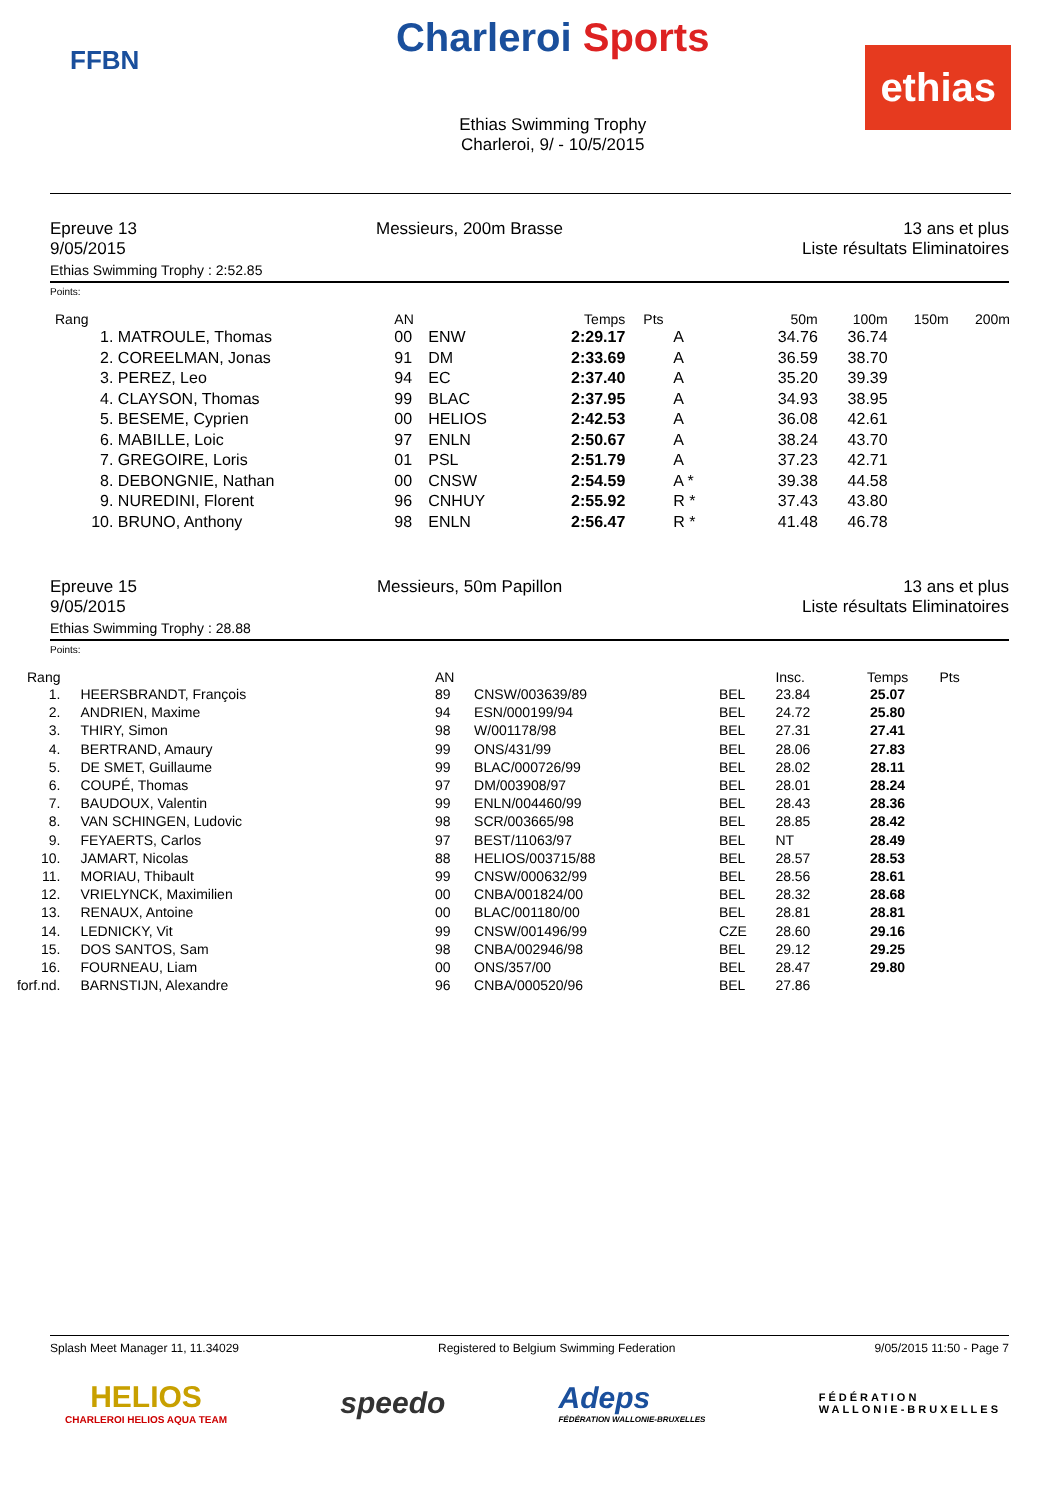FFBN
Charleroi Sports
Ethias Swimming Trophy
Charleroi, 9/ - 10/5/2015
ethias
Epreuve 13
9/05/2015
Messieurs, 200m Brasse 13 ans et plus
Liste résultats Eliminatoires
Ethias Swimming Trophy : 2:52.85
Points:
| Rang | | AN | | Temps | Pts | 50m | 100m | 150m | 200m |
| --- | --- | --- | --- | --- | --- | --- | --- | --- | --- |
| 1. | MATROULE, Thomas | 00 | ENW | 2:29.17 | A | 34.76 | 36.74 | | |
| 2. | COREELMAN, Jonas | 91 | DM | 2:33.69 | A | 36.59 | 38.70 | | |
| 3. | PEREZ, Leo | 94 | EC | 2:37.40 | A | 35.20 | 39.39 | | |
| 4. | CLAYSON, Thomas | 99 | BLAC | 2:37.95 | A | 34.93 | 38.95 | | |
| 5. | BESEME, Cyprien | 00 | HELIOS | 2:42.53 | A | 36.08 | 42.61 | | |
| 6. | MABILLE, Loic | 97 | ENLN | 2:50.67 | A | 38.24 | 43.70 | | |
| 7. | GREGOIRE, Loris | 01 | PSL | 2:51.79 | A | 37.23 | 42.71 | | |
| 8. | DEBONGNIE, Nathan | 00 | CNSW | 2:54.59 | A * | 39.38 | 44.58 | | |
| 9. | NUREDINI, Florent | 96 | CNHUY | 2:55.92 | R * | 37.43 | 43.80 | | |
| 10. | BRUNO, Anthony | 98 | ENLN | 2:56.47 | R * | 41.48 | 46.78 | | |
Epreuve 15
9/05/2015
Messieurs, 50m Papillon 13 ans et plus
Liste résultats Eliminatoires
Ethias Swimming Trophy : 28.88
Points:
| Rang | | AN | | | Insc. | Temps | Pts |
| --- | --- | --- | --- | --- | --- | --- | --- |
| 1. | HEERSBRANDT, François | 89 | CNSW/003639/89 | BEL | 23.84 | 25.07 | |
| 2. | ANDRIEN, Maxime | 94 | ESN/000199/94 | BEL | 24.72 | 25.80 | |
| 3. | THIRY, Simon | 98 | W/001178/98 | BEL | 27.31 | 27.41 | |
| 4. | BERTRAND, Amaury | 99 | ONS/431/99 | BEL | 28.06 | 27.83 | |
| 5. | DE SMET, Guillaume | 99 | BLAC/000726/99 | BEL | 28.02 | 28.11 | |
| 6. | COUPÉ, Thomas | 97 | DM/003908/97 | BEL | 28.01 | 28.24 | |
| 7. | BAUDOUX, Valentin | 99 | ENLN/004460/99 | BEL | 28.43 | 28.36 | |
| 8. | VAN SCHINGEN, Ludovic | 98 | SCR/003665/98 | BEL | 28.85 | 28.42 | |
| 9. | FEYAERTS, Carlos | 97 | BEST/11063/97 | BEL | NT | 28.49 | |
| 10. | JAMART, Nicolas | 88 | HELIOS/003715/88 | BEL | 28.57 | 28.53 | |
| 11. | MORIAU, Thibault | 99 | CNSW/000632/99 | BEL | 28.56 | 28.61 | |
| 12. | VRIELYNCK, Maximilien | 00 | CNBA/001824/00 | BEL | 28.32 | 28.68 | |
| 13. | RENAUX, Antoine | 00 | BLAC/001180/00 | BEL | 28.81 | 28.81 | |
| 14. | LEDNICKY, Vit | 99 | CNSW/001496/99 | CZE | 28.60 | 29.16 | |
| 15. | DOS SANTOS, Sam | 98 | CNBA/002946/98 | BEL | 29.12 | 29.25 | |
| 16. | FOURNEAU, Liam | 00 | ONS/357/00 | BEL | 28.47 | 29.80 | |
| forf.nd. | BARNSTIJN, Alexandre | 96 | CNBA/000520/96 | BEL | 27.86 | | |
Splash Meet Manager 11, 11.34029 Registered to Belgium Swimming Federation 9/05/2015 11:50 - Page 7
HELIOS
CHARLEROI HELIOS AQUA TEAM
speedo
Adeps
FÉDÉRATION WALLONIE-BRUXELLES
FÉDÉRATION
WALLONIE-BRUXELLES